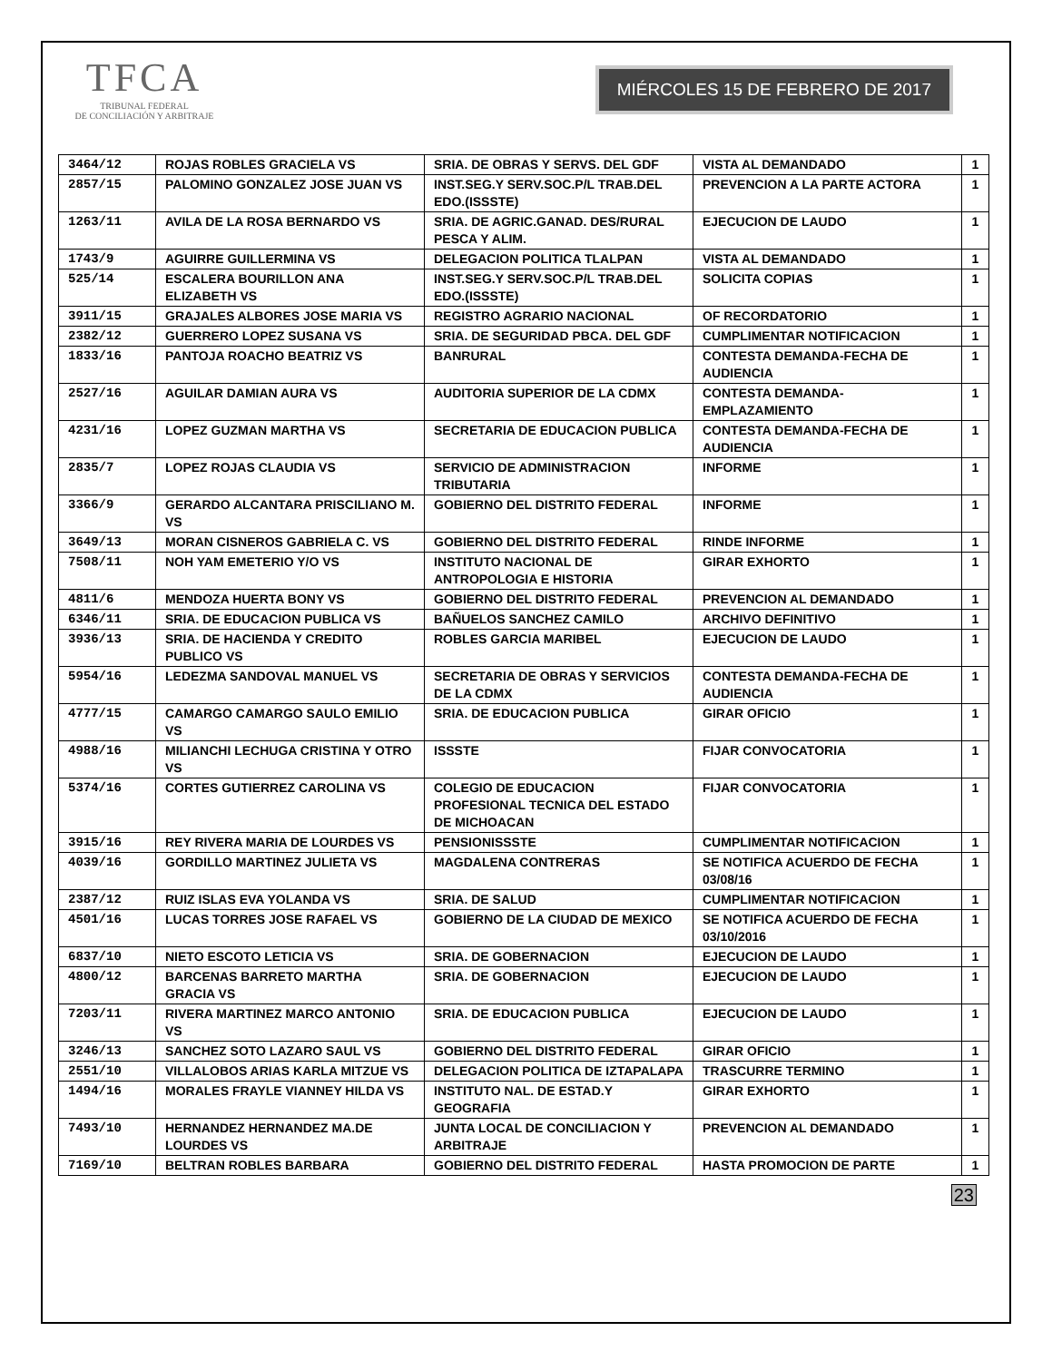TFCA
TRIBUNAL FEDERAL
DE CONCILIACIÓN Y ARBITRAJE
MIÉRCOLES 15 DE FEBRERO DE 2017
| 3464/12 | ROJAS ROBLES GRACIELA VS | SRIA. DE OBRAS Y SERVS. DEL GDF | VISTA AL DEMANDADO | 1 |
| 2857/15 | PALOMINO GONZALEZ JOSE JUAN VS | INST.SEG.Y SERV.SOC.P/L TRAB.DEL EDO.(ISSSTE) | PREVENCION A LA PARTE ACTORA | 1 |
| 1263/11 | AVILA DE LA ROSA BERNARDO VS | SRIA. DE AGRIC.GANAD. DES/RURAL PESCA Y ALIM. | EJECUCION DE LAUDO | 1 |
| 1743/9 | AGUIRRE GUILLERMINA VS | DELEGACION POLITICA TLALPAN | VISTA AL DEMANDADO | 1 |
| 525/14 | ESCALERA BOURILLON ANA ELIZABETH VS | INST.SEG.Y SERV.SOC.P/L TRAB.DEL EDO.(ISSSTE) | SOLICITA COPIAS | 1 |
| 3911/15 | GRAJALES ALBORES JOSE MARIA VS | REGISTRO AGRARIO NACIONAL | OF RECORDATORIO | 1 |
| 2382/12 | GUERRERO LOPEZ SUSANA VS | SRIA. DE SEGURIDAD PBCA. DEL GDF | CUMPLIMENTAR NOTIFICACION | 1 |
| 1833/16 | PANTOJA ROACHO BEATRIZ VS | BANRURAL | CONTESTA DEMANDA-FECHA DE AUDIENCIA | 1 |
| 2527/16 | AGUILAR DAMIAN AURA VS | AUDITORIA SUPERIOR DE LA CDMX | CONTESTA DEMANDA-EMPLAZAMIENTO | 1 |
| 4231/16 | LOPEZ GUZMAN MARTHA VS | SECRETARIA DE EDUCACION PUBLICA | CONTESTA DEMANDA-FECHA DE AUDIENCIA | 1 |
| 2835/7 | LOPEZ ROJAS CLAUDIA VS | SERVICIO DE ADMINISTRACION TRIBUTARIA | INFORME | 1 |
| 3366/9 | GERARDO ALCANTARA PRISCILIANO M. VS | GOBIERNO DEL DISTRITO FEDERAL | INFORME | 1 |
| 3649/13 | MORAN CISNEROS GABRIELA C. VS | GOBIERNO DEL DISTRITO FEDERAL | RINDE INFORME | 1 |
| 7508/11 | NOH YAM EMETERIO Y/O VS | INSTITUTO NACIONAL DE ANTROPOLOGIA E HISTORIA | GIRAR EXHORTO | 1 |
| 4811/6 | MENDOZA HUERTA BONY VS | GOBIERNO DEL DISTRITO FEDERAL | PREVENCION AL DEMANDADO | 1 |
| 6346/11 | SRIA. DE EDUCACION PUBLICA VS | BAÑUELOS SANCHEZ CAMILO | ARCHIVO DEFINITIVO | 1 |
| 3936/13 | SRIA. DE HACIENDA Y CREDITO PUBLICO VS | ROBLES GARCIA MARIBEL | EJECUCION DE LAUDO | 1 |
| 5954/16 | LEDEZMA SANDOVAL MANUEL VS | SECRETARIA DE OBRAS Y SERVICIOS DE LA CDMX | CONTESTA DEMANDA-FECHA DE AUDIENCIA | 1 |
| 4777/15 | CAMARGO CAMARGO SAULO EMILIO VS | SRIA. DE EDUCACION PUBLICA | GIRAR OFICIO | 1 |
| 4988/16 | MILIANCHI LECHUGA CRISTINA Y OTRO VS | ISSSTE | FIJAR CONVOCATORIA | 1 |
| 5374/16 | CORTES GUTIERREZ CAROLINA VS | COLEGIO DE EDUCACION PROFESIONAL TECNICA DEL ESTADO DE MICHOACAN | FIJAR CONVOCATORIA | 1 |
| 3915/16 | REY RIVERA MARIA DE LOURDES VS | PENSIONISSSTE | CUMPLIMENTAR NOTIFICACION | 1 |
| 4039/16 | GORDILLO MARTINEZ JULIETA VS | MAGDALENA CONTRERAS | SE NOTIFICA ACUERDO DE FECHA 03/08/16 | 1 |
| 2387/12 | RUIZ ISLAS EVA YOLANDA VS | SRIA. DE SALUD | CUMPLIMENTAR NOTIFICACION | 1 |
| 4501/16 | LUCAS TORRES JOSE RAFAEL VS | GOBIERNO DE LA CIUDAD DE MEXICO | SE NOTIFICA ACUERDO DE FECHA 03/10/2016 | 1 |
| 6837/10 | NIETO ESCOTO LETICIA VS | SRIA. DE GOBERNACION | EJECUCION DE LAUDO | 1 |
| 4800/12 | BARCENAS BARRETO MARTHA GRACIA VS | SRIA. DE GOBERNACION | EJECUCION DE LAUDO | 1 |
| 7203/11 | RIVERA MARTINEZ MARCO ANTONIO VS | SRIA. DE EDUCACION PUBLICA | EJECUCION DE LAUDO | 1 |
| 3246/13 | SANCHEZ SOTO LAZARO SAUL VS | GOBIERNO DEL DISTRITO FEDERAL | GIRAR OFICIO | 1 |
| 2551/10 | VILLALOBOS ARIAS KARLA MITZUE VS | DELEGACION POLITICA DE IZTAPALAPA | TRASCURRE TERMINO | 1 |
| 1494/16 | MORALES FRAYLE VIANNEY HILDA VS | INSTITUTO NAL. DE ESTAD.Y GEOGRAFIA | GIRAR EXHORTO | 1 |
| 7493/10 | HERNANDEZ HERNANDEZ MA.DE LOURDES VS | JUNTA LOCAL DE CONCILIACION Y ARBITRAJE | PREVENCION AL DEMANDADO | 1 |
| 7169/10 | BELTRAN ROBLES BARBARA | GOBIERNO DEL DISTRITO FEDERAL | HASTA PROMOCION DE PARTE | 1 |
23